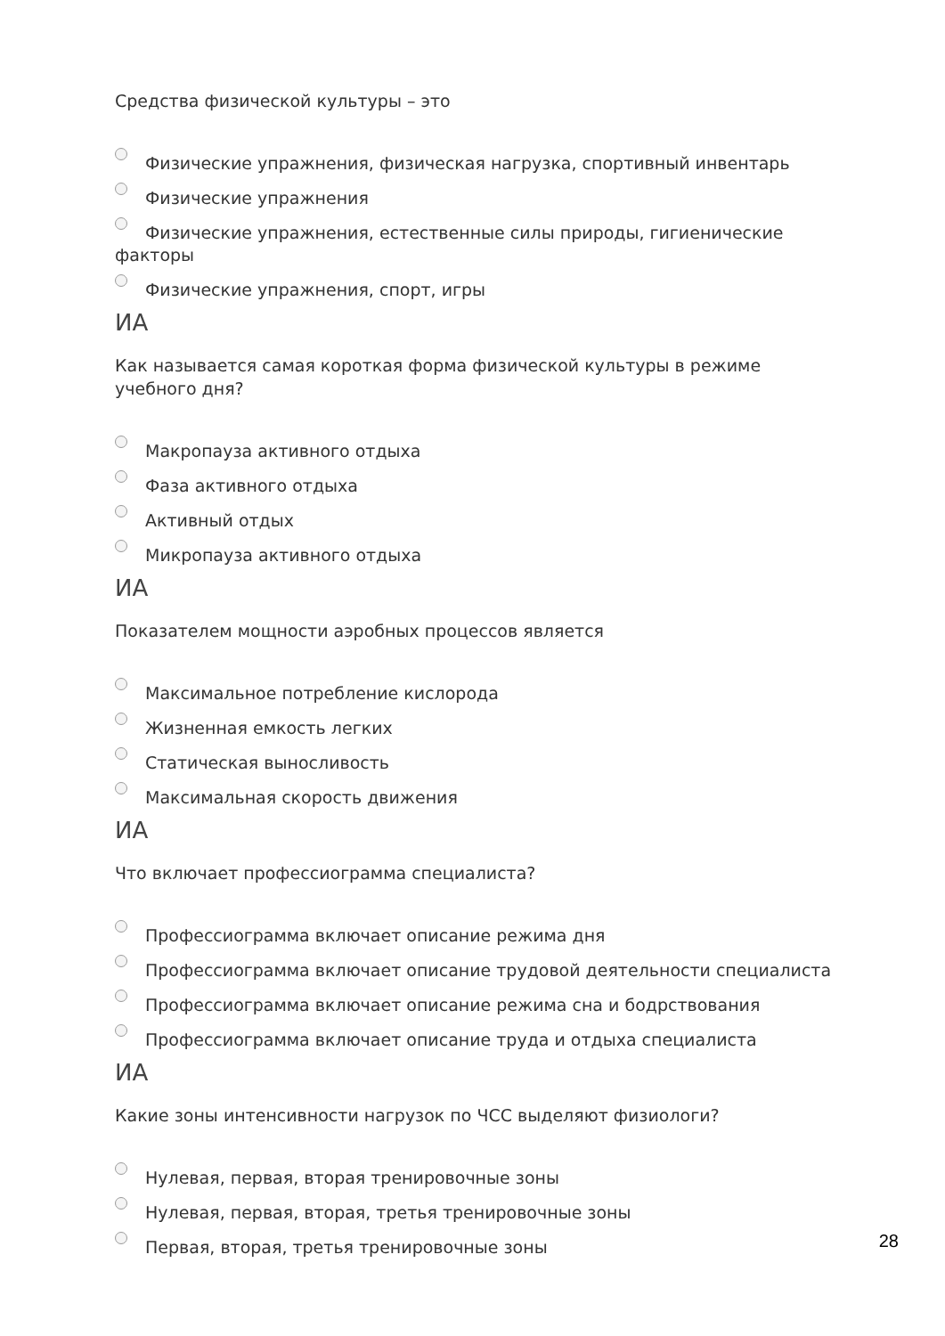Средства физической культуры – это
Физические упражнения, физическая нагрузка, спортивный инвентарь
Физические упражнения
Физические упражнения, естественные силы природы, гигиенические факторы
Физические упражнения, спорт, игры
ИА
Как называется самая короткая форма физической культуры в режиме учебного дня?
Макропауза активного отдыха
Фаза активного отдыха
Активный отдых
Микропауза активного отдыха
ИА
Показателем мощности аэробных процессов является
Максимальное потребление кислорода
Жизненная емкость легких
Статическая выносливость
Максимальная скорость движения
ИА
Что включает профессиограмма специалиста?
Профессиограмма включает описание режима дня
Профессиограмма включает описание трудовой деятельности специалиста
Профессиограмма включает описание режима сна и бодрствования
Профессиограмма включает описание труда и отдыха специалиста
ИА
Какие зоны интенсивности нагрузок по ЧСС выделяют физиологи?
Нулевая, первая, вторая тренировочные зоны
Нулевая, первая, вторая, третья тренировочные зоны
Первая, вторая, третья тренировочные зоны
28